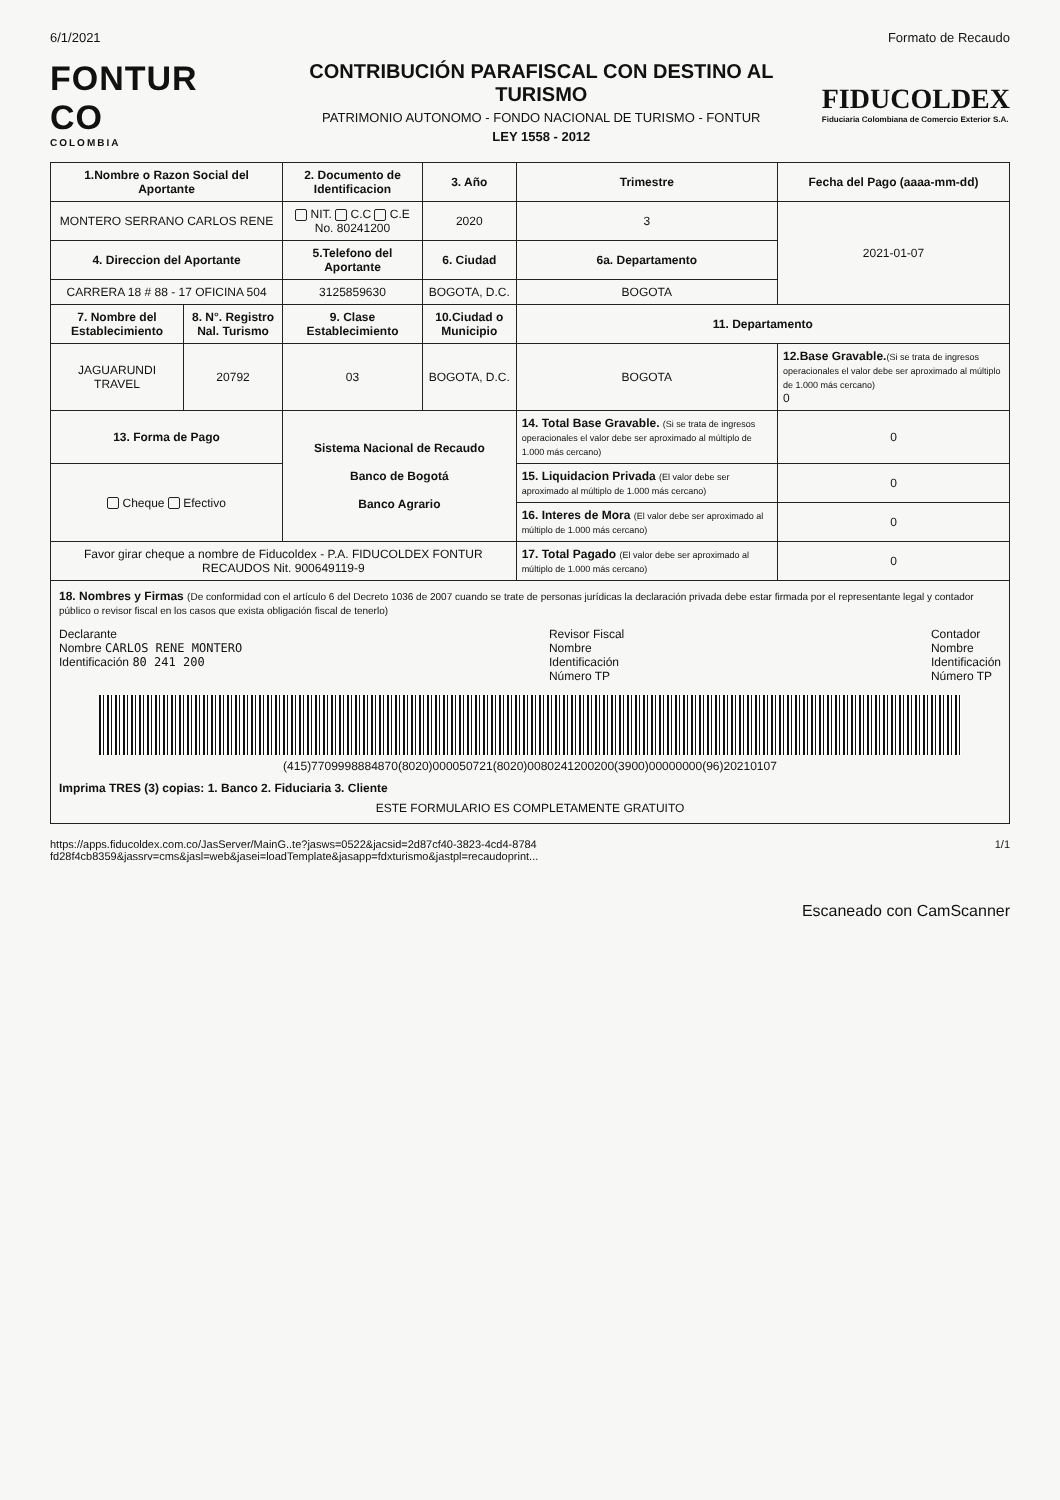6/1/2021 Formato de Recaudo
FONTUR CO
COLOMBIA
CONTRIBUCIÓN PARAFISCAL CON DESTINO AL TURISMO
PATRIMONIO AUTONOMO - FONDO NACIONAL DE TURISMO - FONTUR
LEY 1558 - 2012
FIDUCOLDEX
Fiduciaria Colombiana de Comercio Exterior S.A.
| 1.Nombre o Razon Social del Aportante | | 2. Documento de Identificacion | 3. Año | Trimestre | Fecha del Pago (aaaa-mm-dd) |
| --- | --- | --- | --- | --- | --- |
| MONTERO SERRANO CARLOS RENE | | NIT. C.C C.E No. 80241200 | 2020 | 3 | 2021-01-07 |
| 4. Direccion del Aportante | | 5.Telefono del Aportante | 6. Ciudad | 6a. Departamento | |
| CARRERA 18 # 88 - 17 OFICINA 504 | | 3125859630 | BOGOTA, D.C. | BOGOTA | |
| 7. Nombre del Establecimiento | 8. N°. Registro Nal. Turismo | 9. Clase Establecimiento | 10.Ciudad o Municipio | 11. Departamento | |
| JAGUARUNDI TRAVEL | 20792 | 03 | BOGOTA, D.C. | BOGOTA | 12.Base Gravable. (Si se trata de ingresos operacionales el valor debe ser aproximado al múltiplo de 1.000 más cercano) 0 |
| 13. Forma de Pago | | Sistema Nacional de Recaudo Banco de Bogotá Banco Agrario | | 14. Total Base Gravable. (Si se trata de ingresos operacionales el valor debe ser aproximado al múltiplo de 1.000 más cercano) | 0 |
| Cheque Efectivo | | | | 15. Liquidacion Privada (El valor debe ser aproximado al múltiplo de 1.000 más cercano) | 0 |
| | | | | 16. Interes de Mora (El valor debe ser aproximado al múltiplo de 1.000 más cercano) | 0 |
| Favor girar cheque a nombre de Fiducoldex - P.A. FIDUCOLDEX FONTUR RECAUDOS Nit. 900649119-9 | | | | 17. Total Pagado (El valor debe ser aproximado al múltiplo de 1.000 más cercano) | 0 |
18. Nombres y Firmas (De conformidad con el artículo 6 del Decreto 1036 de 2007 cuando se trate de personas jurídicas la declaración privada debe estar firmada por el representante legal y contador público o revisor fiscal en los casos que exista obligación fiscal de tenerlo)
Declarante
Nombre CARLOS RENE MONTERO
Identificación 80 241 200
Revisor Fiscal
Nombre
Identificación
Número TP
Contador
Nombre
Identificación
Número TP
(415)7709998884870(8020)000050721(8020)0080241200200(3900)00000000(96)20210107
Imprima TRES (3) copias: 1. Banco 2. Fiduciaria 3. Cliente
ESTE FORMULARIO ES COMPLETAMENTE GRATUITO
https://apps.fiducoldex.com.co/JasServer/MainG..te?jasws=0522&jacsid=2d87cf40-3823-4cd4-8784 fd28f4cb8359&jassrv=cms&jasl=web&jasei=loadTemplate&jasapp=fdxturismo&jastpl=recaudoprint... 1/1
Escaneado con CamScanner